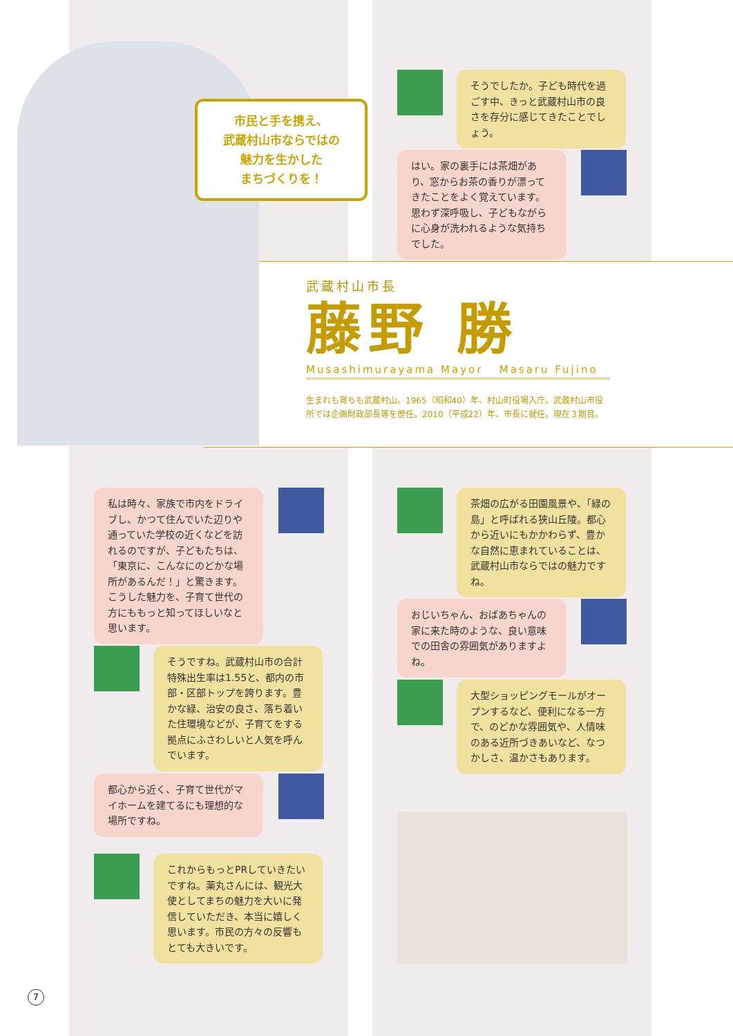市民と手を携え、
武蔵村山市ならではの
魅力を生かした
まちづくりを！
そうでしたか。子ども時代を過ごす中、きっと武蔵村山市の良さを存分に感じてきたことでしょう。
はい。家の裏手には茶畑があり、窓からお茶の香りが漂ってきたことをよく覚えています。思わず深呼吸し、子どもながらに心身が洗われるような気持ちでした。
武蔵村山市長
藤野 勝
Musashimurayama Mayor Masaru Fujino
生まれも育ちも武蔵村山。1965（昭和40）年、村山町役場入庁。武蔵村山市役所では企画財政部長等を歴任。2010（平成22）年、市長に就任。現在３期目。
私は時々、家族で市内をドライブし、かつて住んでいた辺りや通っていた学校の近くなどを訪れるのですが、子どもたちは、「東京に、こんなにのどかな場所があるんだ！」と驚きます。こうした魅力を、子育て世代の方にももっと知ってほしいなと思います。
そうですね。武蔵村山市の合計特殊出生率は1.55と、都内の市部・区部トップを誇ります。豊かな緑、治安の良さ、落ち着いた住環境などが、子育てをする拠点にふさわしいと人気を呼んでいます。
都心から近く、子育て世代がマイホームを建てるにも理想的な場所ですね。
これからもっとPRしていきたいですね。薬丸さんには、観光大使としてまちの魅力を大いに発信していただき、本当に嬉しく思います。市民の方々の反響もとても大きいです。
茶畑の広がる田園風景や、「緑の島」と呼ばれる狭山丘陵。都心から近いにもかかわらず、豊かな自然に恵まれていることは、武蔵村山市ならではの魅力ですね。
おじいちゃん、おばあちゃんの家に来た時のような、良い意味での田舎の雰囲気がありますよね。
大型ショッピングモールがオープンするなど、便利になる一方で、のどかな雰囲気や、人情味のある近所づきあいなど、なつかしさ、温かさもあります。
7